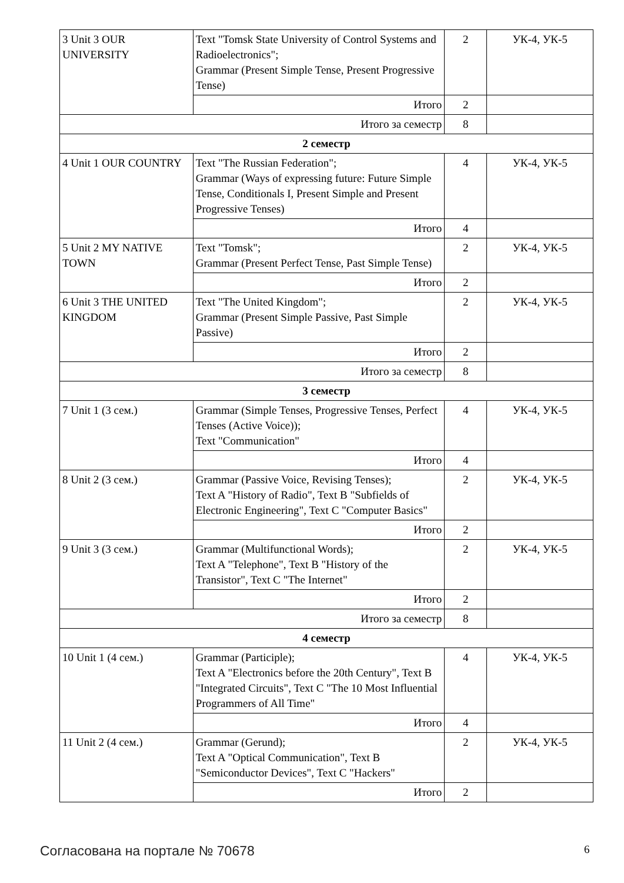| 3 Unit 3 OUR UNIVERSITY | Text "Tomsk State University of Control Systems and Radioelectronics"; Grammar (Present Simple Tense, Present Progressive Tense) | 2 | УК-4, УК-5 |
| | Итого | 2 | |
| Итого за семестр | | 8 | |
| 2 семестр | | | |
| 4 Unit 1 OUR COUNTRY | Text "The Russian Federation"; Grammar (Ways of expressing future: Future Simple Tense, Conditionals I, Present Simple and Present Progressive Tenses) | 4 | УК-4, УК-5 |
| | Итого | 4 | |
| 5 Unit 2 MY NATIVE TOWN | Text "Tomsk"; Grammar (Present Perfect Tense, Past Simple Tense) | 2 | УК-4, УК-5 |
| | Итого | 2 | |
| 6 Unit 3 THE UNITED KINGDOM | Text "The United Kingdom"; Grammar (Present Simple Passive, Past Simple Passive) | 2 | УК-4, УК-5 |
| | Итого | 2 | |
| Итого за семестр | | 8 | |
| 3 семестр | | | |
| 7 Unit 1 (3 сем.) | Grammar (Simple Tenses, Progressive Tenses, Perfect Tenses (Active Voice)); Text "Communication" | 4 | УК-4, УК-5 |
| | Итого | 4 | |
| 8 Unit 2 (3 сем.) | Grammar (Passive Voice, Revising Tenses); Text A "History of Radio", Text B "Subfields of Electronic Engineering", Text C "Computer Basics" | 2 | УК-4, УК-5 |
| | Итого | 2 | |
| 9 Unit 3 (3 сем.) | Grammar (Multifunctional Words); Text A "Telephone", Text B "History of the Transistor", Text C "The Internet" | 2 | УК-4, УК-5 |
| | Итого | 2 | |
| Итого за семестр | | 8 | |
| 4 семестр | | | |
| 10 Unit 1 (4 сем.) | Grammar (Participle); Text A "Electronics before the 20th Century", Text B "Integrated Circuits", Text C "The 10 Most Influential Programmers of All Time" | 4 | УК-4, УК-5 |
| | Итого | 4 | |
| 11 Unit 2 (4 сем.) | Grammar (Gerund); Text A "Optical Communication", Text B "Semiconductor Devices", Text C "Hackers" | 2 | УК-4, УК-5 |
| | Итого | 2 | |
Согласована на портале № 70678 6